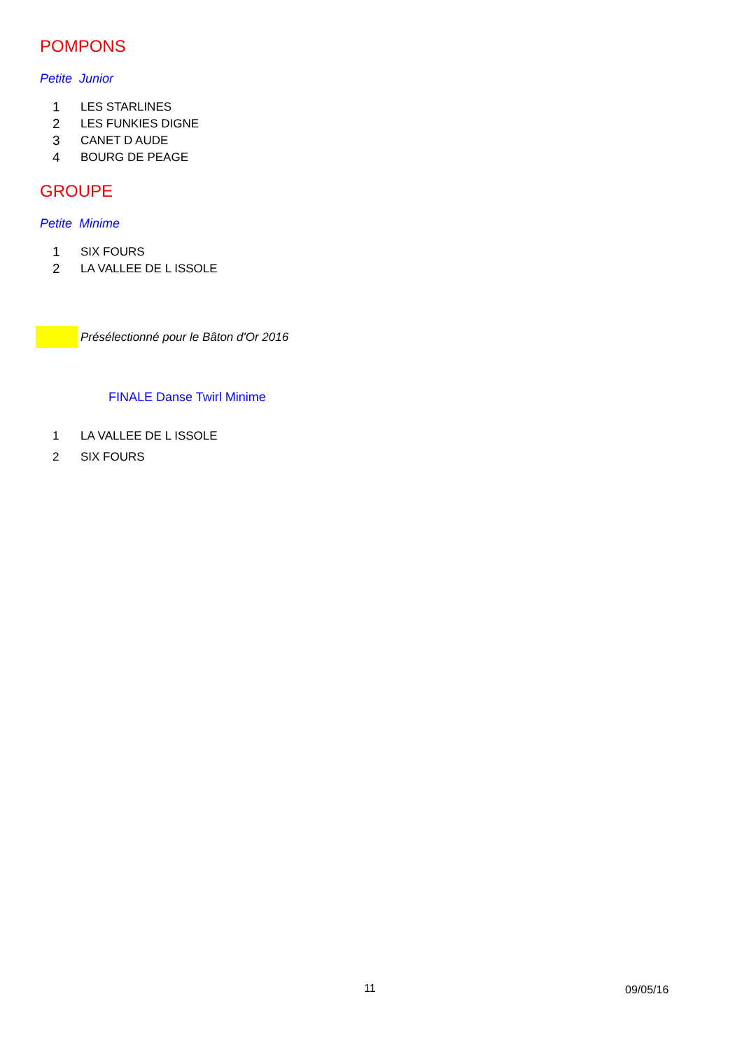POMPONS
Petite Junior
| 1 | LES STARLINES |
| 2 | LES FUNKIES DIGNE |
| 3 | CANET D AUDE |
| 4 | BOURG DE PEAGE |
GROUPE
Petite Minime
| 1 | SIX FOURS |
| 2 | LA VALLEE DE L ISSOLE |
Présélectionné pour le Bâton d'Or 2016
FINALE Danse Twirl Minime
| 1 | LA VALLEE DE L ISSOLE |
| 2 | SIX FOURS |
11 09/05/16